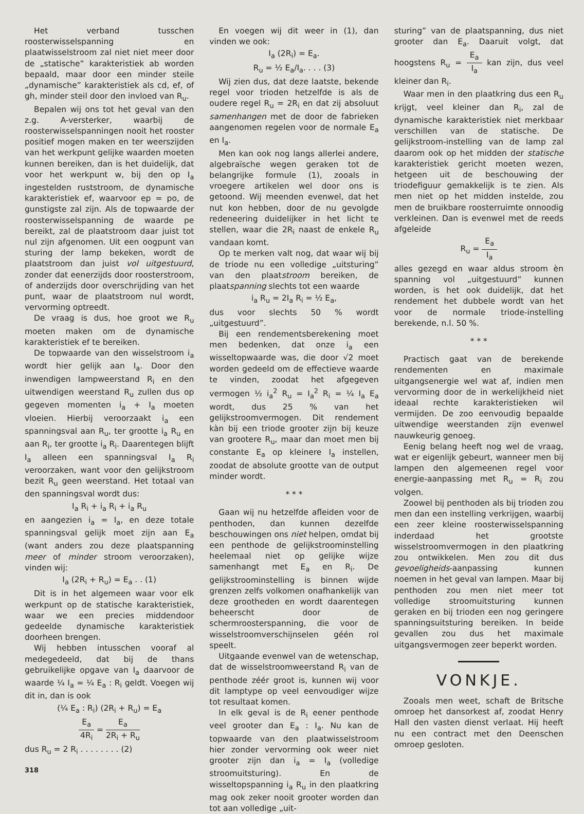Het verband tusschen roosterwisselspanning en plaatwisselstroom zal niet niet meer door de „statische” karakteristiek ab worden bepaald, maar door een minder steile „dynamische” karakteristiek als cd, ef, of gh, minder steil door den invloed van R<sub>u</sub>.
Bepalen wij ons tot het geval van den z.g. A-versterker, waarbij de roosterwisselspanningen nooit het rooster positief mogen maken en ter weerszijden van het werkpunt gelijke waarden moeten kunnen bereiken, dan is het duidelijk, dat voor het werkpunt w, bij den op I<sub>a</sub> ingestelden ruststroom, de dynamische karakteristiek ef, waarvoor ep = po, de gunstigste zal zijn. Als de topwaarde der roosterwisselspanning de waarde pe bereikt, zal de plaatstroom daar juist tot nul zijn afgenomen. Uit een oogpunt van sturing der lamp bekeken, wordt de plaatstroom dan juist vol uitgestuurd, zonder dat eenerzijds door roosterstroom, of anderzijds door overschrijding van het punt, waar de plaatstroom nul wordt, vervorming optreedt.
De vraag is dus, hoe groot we R<sub>u</sub> moeten maken om de dynamische karakteristiek ef te bereiken.
De topwaarde van den wisselstroom i<sub>a</sub> wordt hier gelijk aan I<sub>a</sub>. Door den inwendigen lampweerstand R<sub>i</sub> en den uitwendigen weerstand R<sub>u</sub> zullen dus op gegeven momenten i<sub>a</sub> + I<sub>a</sub> moeten vloeien. Hierbij veroorzaakt i<sub>a</sub> een spanningsval aan R<sub>u</sub>, ter grootte i<sub>a</sub> R<sub>u</sub> en aan R<sub>i</sub>, ter grootte i<sub>a</sub> R<sub>i</sub>. Daarentegen blijft I<sub>a</sub> alleen een spanningsval I<sub>a</sub> R<sub>i</sub> veroorzaken, want voor den gelijkstroom bezit R<sub>u</sub> geen weerstand. Het totaal van den spanningsval wordt dus:
I<sub>a</sub> R<sub>i</sub> + i<sub>a</sub> R<sub>i</sub> + i<sub>a</sub> R<sub>u</sub>
en aangezien i<sub>a</sub> = I<sub>a</sub>, en deze totale spanningsval gelijk moet zijn aan E<sub>a</sub> (want anders zou deze plaatspanning meer of minder stroom veroorzaken), vinden wij:
I<sub>a</sub> (2R<sub>i</sub> + R<sub>u</sub>) = E<sub>a</sub> . . (1)
Dit is in het algemeen waar voor elk werkpunt op de statische karakteristiek, waar we een precies middendoor gedeelde dynamische karakteristiek doorheen brengen.
Wij hebben intusschen vooraf al medegedeeld, dat bij de thans gebruikelijke opgave van I<sub>a</sub> daarvoor de waarde ¼ I<sub>a</sub> = ¼ E<sub>a</sub> : R<sub>i</sub> geldt. Voegen wij dit in, dan is ook
(¼ E<sub>a</sub> : R<sub>i</sub>) (2R<sub>i</sub> + R<sub>u</sub>) = E<sub>a</sub>
E<sub>a</sub> 4R<sub>i</sub> = E<sub>a</sub> 2R<sub>i</sub> + R<sub>u</sub>
dus R<sub>u</sub> = 2 R<sub>i</sub> . . . . . . . . (2)
318
En voegen wij dit weer in (1), dan vinden we ook:
I<sub>a</sub> (2R<sub>i</sub>) = E<sub>a</sub>.
R<sub>u</sub> = ½ E<sub>a</sub>/I<sub>a</sub>. . . . (3)
Wij zien dus, dat deze laatste, bekende regel voor trioden hetzelfde is als de oudere regel R<sub>u</sub> = 2R<sub>i</sub> en dat zij absoluut samenhangen met de door de fabrieken aangenomen regelen voor de normale E<sub>a</sub> en I<sub>a</sub>.
Men kan ook nog langs allerlei andere, algebraïsche wegen geraken tot de belangrijke formule (1), zooals in vroegere artikelen wel door ons is getoond. Wij meenden evenwel, dat het nut kon hebben, door de nu gevolgde redeneering duidelijker in het licht te stellen, waar die 2R<sub>i</sub> naast de enkele R<sub>u</sub> vandaan komt.
Op te merken valt nog, dat waar wij bij de triode nu een volledige „uitsturing” van den plaatstroom bereiken, de plaatspanning slechts tot een waarde
i<sub>a</sub> R<sub>u</sub> = 2I<sub>a</sub> R<sub>i</sub> = ½ E<sub>a</sub>,
dus voor slechts 50 % wordt „uitgestuurd”.
Bij een rendementsberekening moet men bedenken, dat onze i<sub>a</sub> een wisseltopwaarde was, die door √2 moet worden gedeeld om de effectieve waarde te vinden, zoodat het afgegeven vermogen ½ i<sub>a</sub><sup>2</sup> R<sub>u</sub> = I<sub>a</sub><sup>2</sup> R<sub>i</sub> = ¼ I<sub>a</sub> E<sub>a</sub> wordt, dus 25 % van het gelijkstroomvermogen. Dit rendement kàn bij een triode grooter zijn bij keuze van grootere R<sub>u</sub>, maar dan moet men bij constante E<sub>a</sub> op kleinere I<sub>a</sub> instellen, zoodat de absolute grootte van de output minder wordt.
* * *
Gaan wij nu hetzelfde afleiden voor de penthoden, dan kunnen dezelfde beschouwingen ons niet helpen, omdat bij een penthode de gelijkstroominstelling heelemaal niet op gelijke wijze samenhangt met E<sub>a</sub> en R<sub>i</sub>. De gelijkstroominstelling is binnen wijde grenzen zelfs volkomen onafhankelijk van deze grootheden en wordt daarentegen beheerscht door de schermroosterspanning, die voor de wisselstroomverschijnselen géén rol speelt.
Uitgaande evenwel van de wetenschap, dat de wisselstroomweerstand R<sub>i</sub> van de penthode zéér groot is, kunnen wij voor dit lamptype op veel eenvoudiger wijze tot resultaat komen.
In elk geval is de R<sub>i</sub> eener penthode veel grooter dan E<sub>a</sub> : I<sub>a</sub>. Nu kan de topwaarde van den plaatwisselstroom hier zonder vervorming ook weer niet grooter zijn dan i<sub>a</sub> = I<sub>a</sub> (volledige stroomuitsturing). En de wisseltopspanning i<sub>a</sub> R<sub>u</sub> in den plaatkring mag ook zeker nooit grooter worden dan tot aan volledige „uit-
sturing” van de plaatspanning, dus niet grooter dan E<sub>a</sub>. Daaruit volgt, dat hoogstens R<sub>u</sub> = E<sub>a</sub> I<sub>a</sub> kan zijn, dus veel kleiner dan R<sub>i</sub>.
Waar men in den plaatkring dus een R<sub>u</sub> krijgt, veel kleiner dan R<sub>i</sub>, zal de dynamische karakteristiek niet merkbaar verschillen van de statische. De gelijkstroom-instelling van de lamp zal daarom ook op het midden der statische karakteristiek gericht moeten wezen, hetgeen uit de beschouwing der triodefiguur gemakkelijk is te zien. Als men niet op het midden instelde, zou men de bruikbare roosterruimte onnoodig verkleinen. Dan is evenwel met de reeds afgeleide
R<sub>u</sub> = E<sub>a</sub> I<sub>a</sub>
alles gezegd en waar aldus stroom èn spanning vol „uitgestuurd” kunnen worden, is het ook duidelijk, dat het rendement het dubbele wordt van het voor de normale triode-instelling berekende, n.l. 50 %.
* * *
Practisch gaat van de berekende rendementen en maximale uitgangsenergie wel wat af, indien men vervorming door de in werkelijkheid niet ideaal rechte karakteristieken wil vermijden. De zoo eenvoudig bepaalde uitwendige weerstanden zijn evenwel nauwkeurig genoeg.
Eenig belang heeft nog wel de vraag, wat er eigenlijk gebeurt, wanneer men bij lampen den algemeenen regel voor energie-aanpassing met R<sub>u</sub> = R<sub>i</sub> zou volgen.
Zoowel bij penthoden als bij trioden zou men dan een instelling verkrijgen, waarbij een zeer kleine roosterwisselspanning inderdaad het grootste wisselstroomvermogen in den plaatkring zou ontwikkelen. Men zou dit dus gevoeligheids-aanpassing kunnen noemen in het geval van lampen. Maar bij penthoden zou men niet meer tot volledige stroomuitsturing kunnen geraken en bij trioden een nog geringere spanningsuitsturing bereiken. In beide gevallen zou dus het maximale uitgangsvermogen zeer beperkt worden.
VONKJE.
Zooals men weet, schaft de Britsche omroep het dansorkest af, zoodat Henry Hall den vasten dienst verlaat. Hij heeft nu een contract met den Deenschen omroep gesloten.